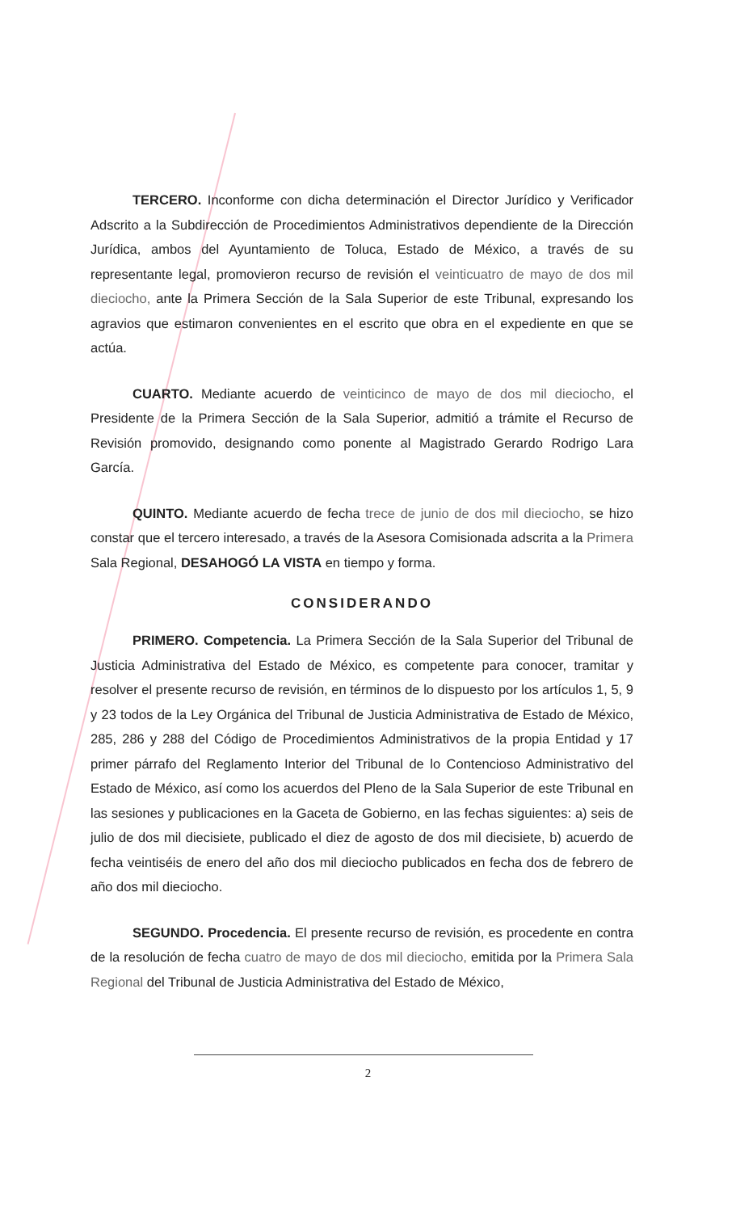TERCERO. Inconforme con dicha determinación el Director Jurídico y Verificador Adscrito a la Subdirección de Procedimientos Administrativos dependiente de la Dirección Jurídica, ambos del Ayuntamiento de Toluca, Estado de México, a través de su representante legal, promovieron recurso de revisión el veinticuatro de mayo de dos mil dieciocho, ante la Primera Sección de la Sala Superior de este Tribunal, expresando los agravios que estimaron convenientes en el escrito que obra en el expediente en que se actúa.
CUARTO. Mediante acuerdo de veinticinco de mayo de dos mil dieciocho, el Presidente de la Primera Sección de la Sala Superior, admitió a trámite el Recurso de Revisión promovido, designando como ponente al Magistrado Gerardo Rodrigo Lara García.
QUINTO. Mediante acuerdo de fecha trece de junio de dos mil dieciocho, se hizo constar que el tercero interesado, a través de la Asesora Comisionada adscrita a la Primera Sala Regional, DESAHOGÓ LA VISTA en tiempo y forma.
CONSIDERANDO
PRIMERO. Competencia. La Primera Sección de la Sala Superior del Tribunal de Justicia Administrativa del Estado de México, es competente para conocer, tramitar y resolver el presente recurso de revisión, en términos de lo dispuesto por los artículos 1, 5, 9 y 23 todos de la Ley Orgánica del Tribunal de Justicia Administrativa de Estado de México, 285, 286 y 288 del Código de Procedimientos Administrativos de la propia Entidad y 17 primer párrafo del Reglamento Interior del Tribunal de lo Contencioso Administrativo del Estado de México, así como los acuerdos del Pleno de la Sala Superior de este Tribunal en las sesiones y publicaciones en la Gaceta de Gobierno, en las fechas siguientes: a) seis de julio de dos mil diecisiete, publicado el diez de agosto de dos mil diecisiete, b) acuerdo de fecha veintiséis de enero del año dos mil dieciocho publicados en fecha dos de febrero de año dos mil dieciocho.
SEGUNDO. Procedencia. El presente recurso de revisión, es procedente en contra de la resolución de fecha cuatro de mayo de dos mil dieciocho, emitida por la Primera Sala Regional del Tribunal de Justicia Administrativa del Estado de México,
2